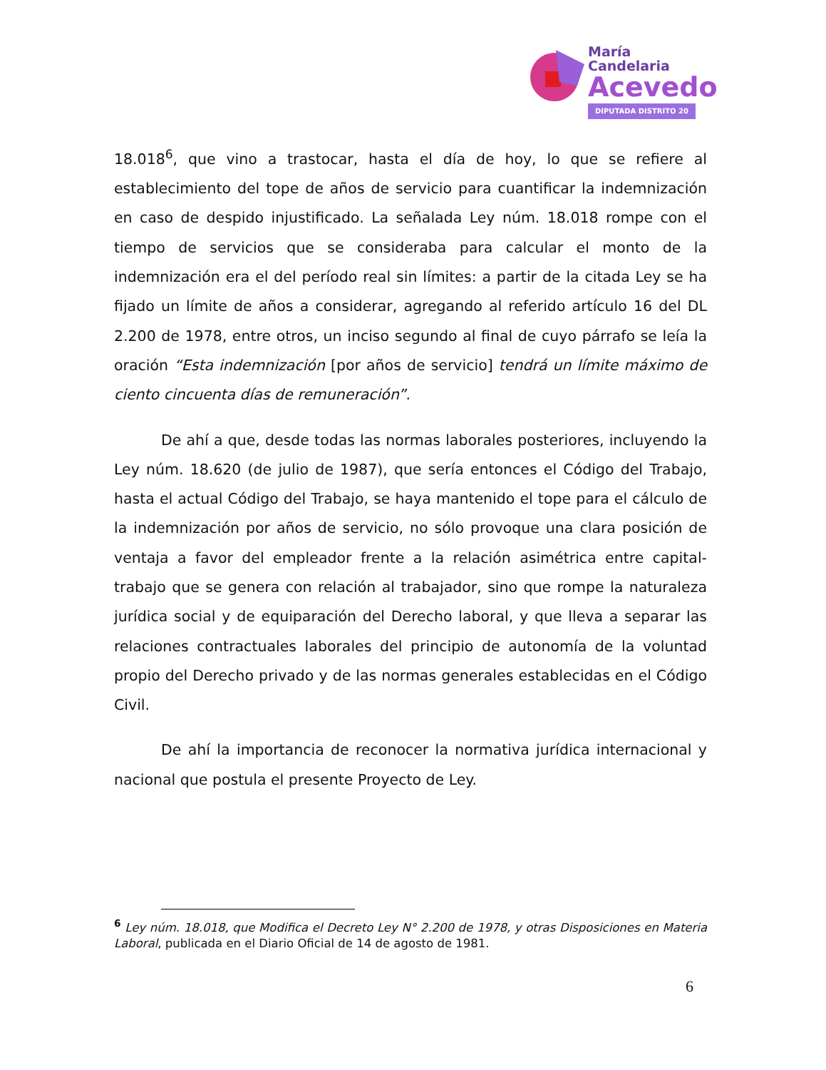María
Candelaria
Acevedo
DIPUTADA DISTRITO 20
18.018<sup>6</sup>, que vino a trastocar, hasta el día de hoy, lo que se refiere al establecimiento del tope de años de servicio para cuantificar la indemnización en caso de despido injustificado. La señalada Ley núm. 18.018 rompe con el tiempo de servicios que se consideraba para calcular el monto de la indemnización era el del período real sin límites: a partir de la citada Ley se ha fijado un límite de años a considerar, agregando al referido artículo 16 del DL 2.200 de 1978, entre otros, un inciso segundo al final de cuyo párrafo se leía la oración “Esta indemnización [por años de servicio] tendrá un límite máximo de ciento cincuenta días de remuneración”.
De ahí a que, desde todas las normas laborales posteriores, incluyendo la Ley núm. 18.620 (de julio de 1987), que sería entonces el Código del Trabajo, hasta el actual Código del Trabajo, se haya mantenido el tope para el cálculo de la indemnización por años de servicio, no sólo provoque una clara posición de ventaja a favor del empleador frente a la relación asimétrica entre capital-trabajo que se genera con relación al trabajador, sino que rompe la naturaleza jurídica social y de equiparación del Derecho laboral, y que lleva a separar las relaciones contractuales laborales del principio de autonomía de la voluntad propio del Derecho privado y de las normas generales establecidas en el Código Civil.
De ahí la importancia de reconocer la normativa jurídica internacional y nacional que postula el presente Proyecto de Ley.
<sup>6</sup> Ley núm. 18.018, que Modifica el Decreto Ley N° 2.200 de 1978, y otras Disposiciones en Materia Laboral, publicada en el Diario Oficial de 14 de agosto de 1981.
6